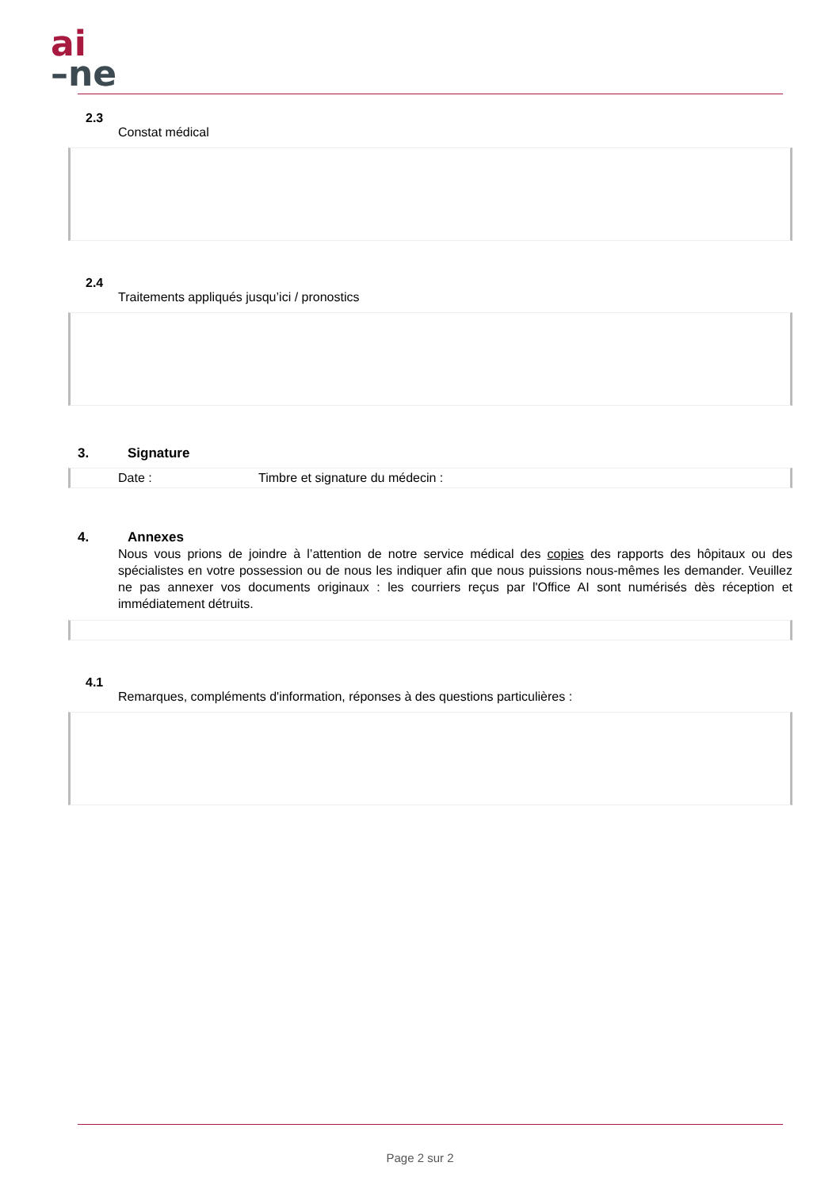ai
–ne
2.3
Constat médical
2.4
Traitements appliqués jusqu’ici / pronostics
3. Signature
Date : Timbre et signature du médecin :
4. Annexes
Nous vous prions de joindre à l’attention de notre service médical des copies des rapports des hôpitaux ou des spécialistes en votre possession ou de nous les indiquer afin que nous puissions nous-mêmes les demander. Veuillez ne pas annexer vos documents originaux : les courriers reçus par l'Office AI sont numérisés dès réception et immédiatement détruits.
4.1
Remarques, compléments d'information, réponses à des questions particulières :
Page 2 sur 2